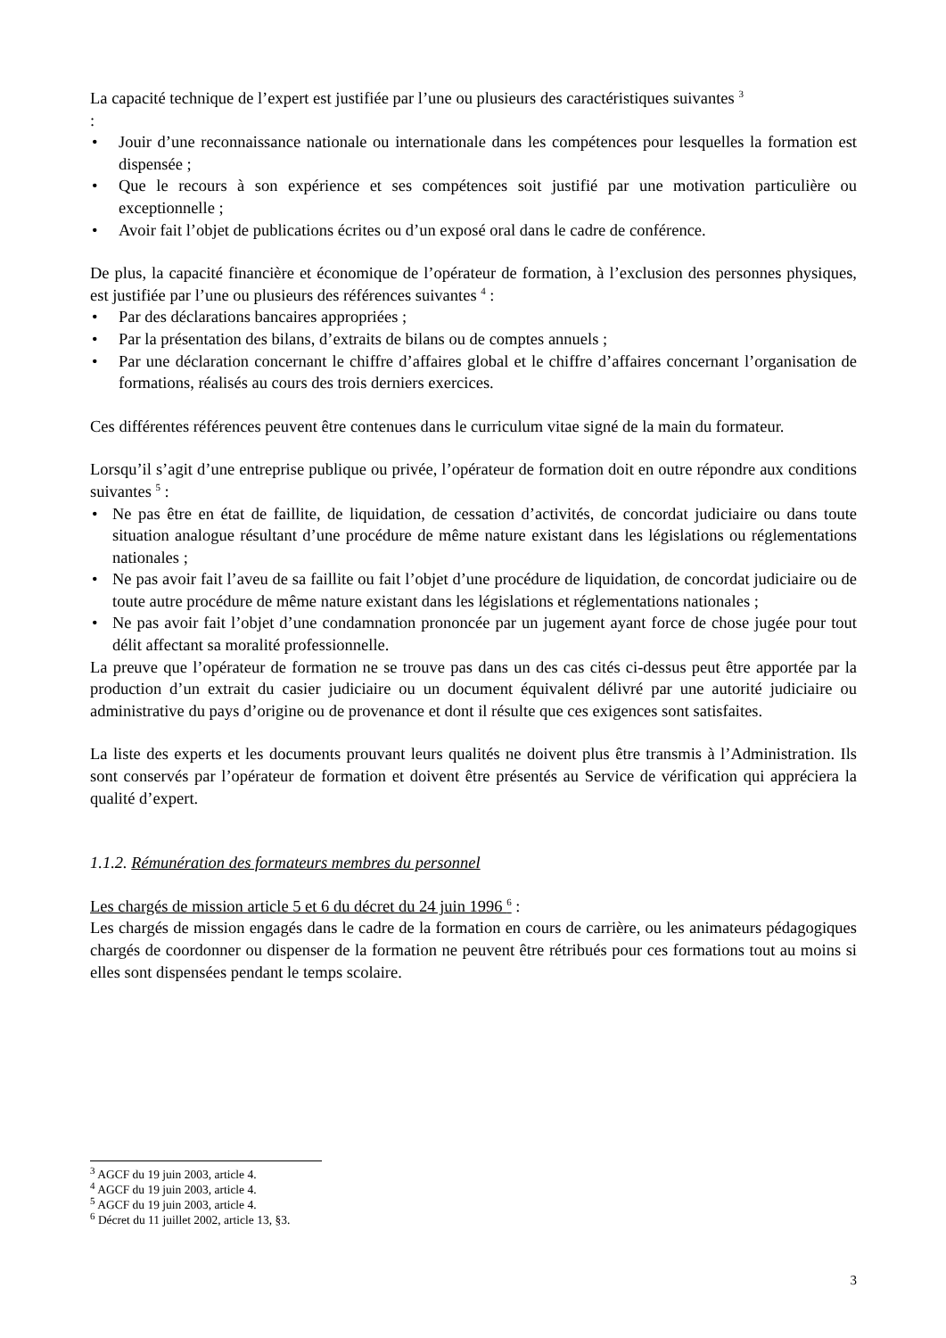La capacité technique de l’expert est justifiée par l’une ou plusieurs des caractéristiques suivantes <sup>3</sup>
:
• Jouir d’une reconnaissance nationale ou internationale dans les compétences pour lesquelles la formation est dispensée ;
• Que le recours à son expérience et ses compétences soit justifié par une motivation particulière ou exceptionnelle ;
• Avoir fait l’objet de publications écrites ou d’un exposé oral dans le cadre de conférence.
De plus, la capacité financière et économique de l’opérateur de formation, à l’exclusion des personnes physiques, est justifiée par l’une ou plusieurs des références suivantes <sup>4</sup> :
• Par des déclarations bancaires appropriées ;
• Par la présentation des bilans, d’extraits de bilans ou de comptes annuels ;
• Par une déclaration concernant le chiffre d’affaires global et le chiffre d’affaires concernant l’organisation de formations, réalisés au cours des trois derniers exercices.
Ces différentes références peuvent être contenues dans le curriculum vitae signé de la main du formateur.
Lorsqu’il s’agit d’une entreprise publique ou privée, l’opérateur de formation doit en outre répondre aux conditions suivantes <sup>5</sup> :
• Ne pas être en état de faillite, de liquidation, de cessation d’activités, de concordat judiciaire ou dans toute situation analogue résultant d’une procédure de même nature existant dans les législations ou réglementations nationales ;
• Ne pas avoir fait l’aveu de sa faillite ou fait l’objet d’une procédure de liquidation, de concordat judiciaire ou de toute autre procédure de même nature existant dans les législations et réglementations nationales ;
• Ne pas avoir fait l’objet d’une condamnation prononcée par un jugement ayant force de chose jugée pour tout délit affectant sa moralité professionnelle.
La preuve que l’opérateur de formation ne se trouve pas dans un des cas cités ci-dessus peut être apportée par la production d’un extrait du casier judiciaire ou un document équivalent délivré par une autorité judiciaire ou administrative du pays d’origine ou de provenance et dont il résulte que ces exigences sont satisfaites.
La liste des experts et les documents prouvant leurs qualités ne doivent plus être transmis à l’Administration. Ils sont conservés par l’opérateur de formation et doivent être présentés au Service de vérification qui appréciera la qualité d’expert.
1.1.2. Rémunération des formateurs membres du personnel
Les chargés de mission article 5 et 6 du décret du 24 juin 1996 <sup>6</sup> :
Les chargés de mission engagés dans le cadre de la formation en cours de carrière, ou les animateurs pédagogiques chargés de coordonner ou dispenser de la formation ne peuvent être rétribués pour ces formations tout au moins si elles sont dispensées pendant le temps scolaire.
<sup>3</sup> AGCF du 19 juin 2003, article 4.
<sup>4</sup> AGCF du 19 juin 2003, article 4.
<sup>5</sup> AGCF du 19 juin 2003, article 4.
<sup>6</sup> Décret du 11 juillet 2002, article 13, §3.
3